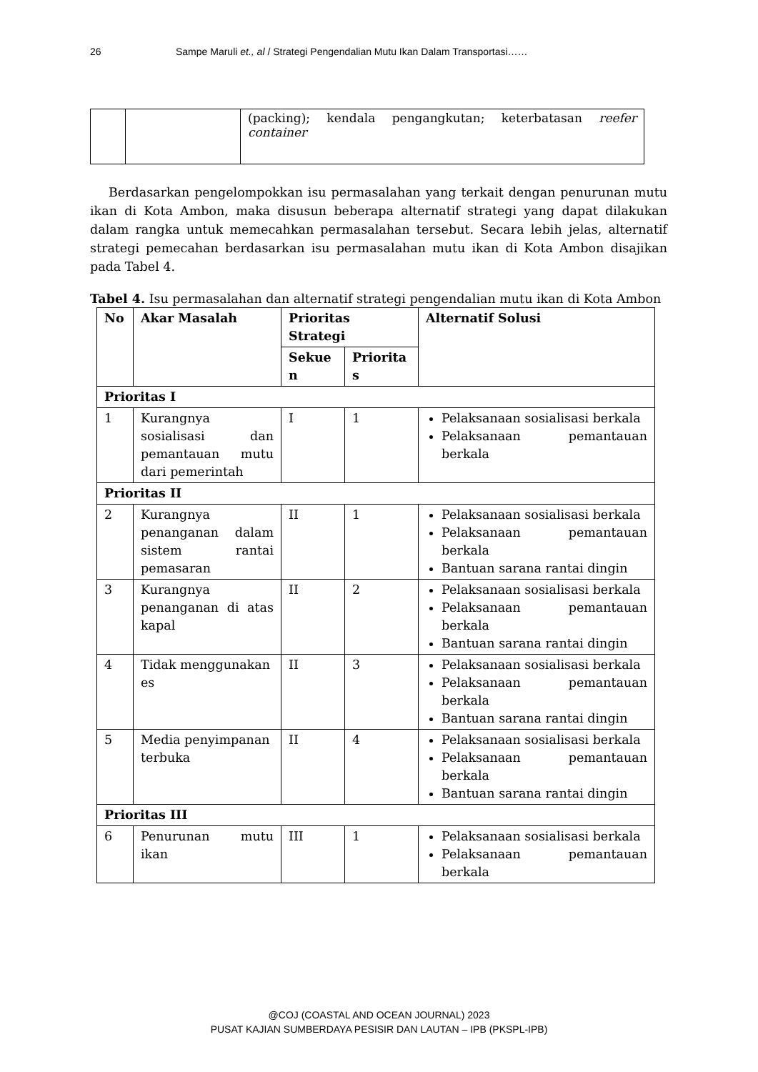26 Sampe Maruli et., al / Strategi Pengendalian Mutu Ikan Dalam Transportasi……
| | | (packing); kendala pengangkutan; keterbatasan reefer container |
Berdasarkan pengelompokkan isu permasalahan yang terkait dengan penurunan mutu ikan di Kota Ambon, maka disusun beberapa alternatif strategi yang dapat dilakukan dalam rangka untuk memecahkan permasalahan tersebut. Secara lebih jelas, alternatif strategi pemecahan berdasarkan isu permasalahan mutu ikan di Kota Ambon disajikan pada Tabel 4.
Tabel 4. Isu permasalahan dan alternatif strategi pengendalian mutu ikan di Kota Ambon
| No | Akar Masalah | Prioritas Strategi | | Alternatif Solusi |
| --- | --- | --- | --- | --- |
| | | Sekue n | Priorita s | |
| Prioritas I | | | | |
| 1 | Kurangnya sosialisasi dan pemantauan mutu dari pemerintah | I | 1 | Pelaksanaan sosialisasi berkala Pelaksanaan pemantauan berkala |
| Prioritas II | | | | |
| 2 | Kurangnya penanganan dalam sistem rantai pemasaran | II | 1 | Pelaksanaan sosialisasi berkala Pelaksanaan pemantauan berkala Bantuan sarana rantai dingin |
| 3 | Kurangnya penanganan di atas kapal | II | 2 | Pelaksanaan sosialisasi berkala Pelaksanaan pemantauan berkala Bantuan sarana rantai dingin |
| 4 | Tidak menggunakan es | II | 3 | Pelaksanaan sosialisasi berkala Pelaksanaan pemantauan berkala Bantuan sarana rantai dingin |
| 5 | Media penyimpanan terbuka | II | 4 | Pelaksanaan sosialisasi berkala Pelaksanaan pemantauan berkala Bantuan sarana rantai dingin |
| Prioritas III | | | | |
| 6 | Penurunan mutu ikan | III | 1 | Pelaksanaan sosialisasi berkala Pelaksanaan pemantauan berkala |
@COJ (COASTAL AND OCEAN JOURNAL) 2023
PUSAT KAJIAN SUMBERDAYA PESISIR DAN LAUTAN – IPB (PKSPL-IPB)